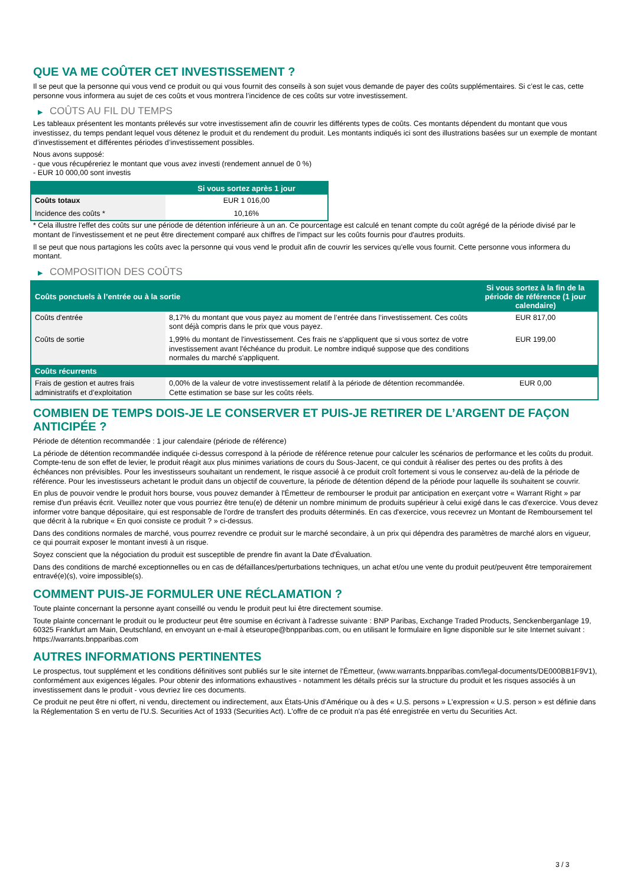QUE VA ME COÛTER CET INVESTISSEMENT ?
Il se peut que la personne qui vous vend ce produit ou qui vous fournit des conseils à son sujet vous demande de payer des coûts supplémentaires. Si c’est le cas, cette personne vous informera au sujet de ces coûts et vous montrera l’incidence de ces coûts sur votre investissement.
▶ COÛTS AU FIL DU TEMPS
Les tableaux présentent les montants prélevés sur votre investissement afin de couvrir les différents types de coûts. Ces montants dépendent du montant que vous investissez, du temps pendant lequel vous détenez le produit et du rendement du produit. Les montants indiqués ici sont des illustrations basées sur un exemple de montant d’investissement et différentes périodes d’investissement possibles.
Nous avons supposé:
- que vous récupéreriez le montant que vous avez investi (rendement annuel de 0 %)
- EUR 10 000,00 sont investis
| | Si vous sortez après 1 jour |
| --- | --- |
| Coûts totaux | EUR 1 016,00 |
| Incidence des coûts * | 10,16% |
* Cela illustre l'effet des coûts sur une période de détention inférieure à un an. Ce pourcentage est calculé en tenant compte du coût agrégé de la période divisé par le montant de l'investissement et ne peut être directement comparé aux chiffres de l'impact sur les coûts fournis pour d'autres produits.
Il se peut que nous partagions les coûts avec la personne qui vous vend le produit afin de couvrir les services qu’elle vous fournit. Cette personne vous informera du montant.
▶ COMPOSITION DES COÛTS
| Coûts ponctuels à l’entrée ou à la sortie | | Si vous sortez à la fin de la période de référence (1 jour calendaire) |
| --- | --- | --- |
| Coûts d'entrée | 8,17% du montant que vous payez au moment de l’entrée dans l’investissement. Ces coûts sont déjà compris dans le prix que vous payez. | EUR 817,00 |
| Coûts de sortie | 1,99% du montant de l'investissement. Ces frais ne s'appliquent que si vous sortez de votre investissement avant l'échéance du produit. Le nombre indiqué suppose que des conditions normales du marché s'appliquent. | EUR 199,00 |
| Coûts récurrents | | |
| Frais de gestion et autres frais administratifs et d’exploitation | 0,00% de la valeur de votre investissement relatif à la période de détention recommandée. Cette estimation se base sur les coûts réels. | EUR 0,00 |
COMBIEN DE TEMPS DOIS-JE LE CONSERVER ET PUIS-JE RETIRER DE L’ARGENT DE FAÇON ANTICIPÉE ?
Période de détention recommandée : 1 jour calendaire (période de référence)
La période de détention recommandée indiquée ci-dessus correspond à la période de référence retenue pour calculer les scénarios de performance et les coûts du produit. Compte-tenu de son effet de levier, le produit réagit aux plus minimes variations de cours du Sous-Jacent, ce qui conduit à réaliser des pertes ou des profits à des échéances non prévisibles. Pour les investisseurs souhaitant un rendement, le risque associé à ce produit croît fortement si vous le conservez au-delà de la période de référence. Pour les investisseurs achetant le produit dans un objectif de couverture, la période de détention dépend de la période pour laquelle ils souhaitent se couvrir.
En plus de pouvoir vendre le produit hors bourse, vous pouvez demander à l'Émetteur de rembourser le produit par anticipation en exerçant votre « Warrant Right » par remise d'un préavis écrit. Veuillez noter que vous pourriez être tenu(e) de détenir un nombre minimum de produits supérieur à celui exigé dans le cas d'exercice. Vous devez informer votre banque dépositaire, qui est responsable de l'ordre de transfert des produits déterminés. En cas d'exercice, vous recevrez un Montant de Remboursement tel que décrit à la rubrique « En quoi consiste ce produit ? » ci-dessus.
Dans des conditions normales de marché, vous pourrez revendre ce produit sur le marché secondaire, à un prix qui dépendra des paramètres de marché alors en vigueur, ce qui pourrait exposer le montant investi à un risque.
Soyez conscient que la négociation du produit est susceptible de prendre fin avant la Date d'Évaluation.
Dans des conditions de marché exceptionnelles ou en cas de défaillances/perturbations techniques, un achat et/ou une vente du produit peut/peuvent être temporairement entravé(e)(s), voire impossible(s).
COMMENT PUIS-JE FORMULER UNE RÉCLAMATION ?
Toute plainte concernant la personne ayant conseillé ou vendu le produit peut lui être directement soumise.
Toute plainte concernant le produit ou le producteur peut être soumise en écrivant à l'adresse suivante : BNP Paribas, Exchange Traded Products, Senckenberganlage 19, 60325 Frankfurt am Main, Deutschland, en envoyant un e-mail à etseurope@bnpparibas.com, ou en utilisant le formulaire en ligne disponible sur le site Internet suivant : https://warrants.bnpparibas.com
AUTRES INFORMATIONS PERTINENTES
Le prospectus, tout supplément et les conditions définitives sont publiés sur le site internet de l'Émetteur, (www.warrants.bnpparibas.com/legal-documents/DE000BB1F9V1), conformément aux exigences légales. Pour obtenir des informations exhaustives - notamment les détails précis sur la structure du produit et les risques associés à un investissement dans le produit - vous devriez lire ces documents.
Ce produit ne peut être ni offert, ni vendu, directement ou indirectement, aux États-Unis d'Amérique ou à des « U.S. persons » L'expression « U.S. person » est définie dans la Réglementation S en vertu de l'U.S. Securities Act of 1933 (Securities Act). L'offre de ce produit n'a pas été enregistrée en vertu du Securities Act.
3 / 3